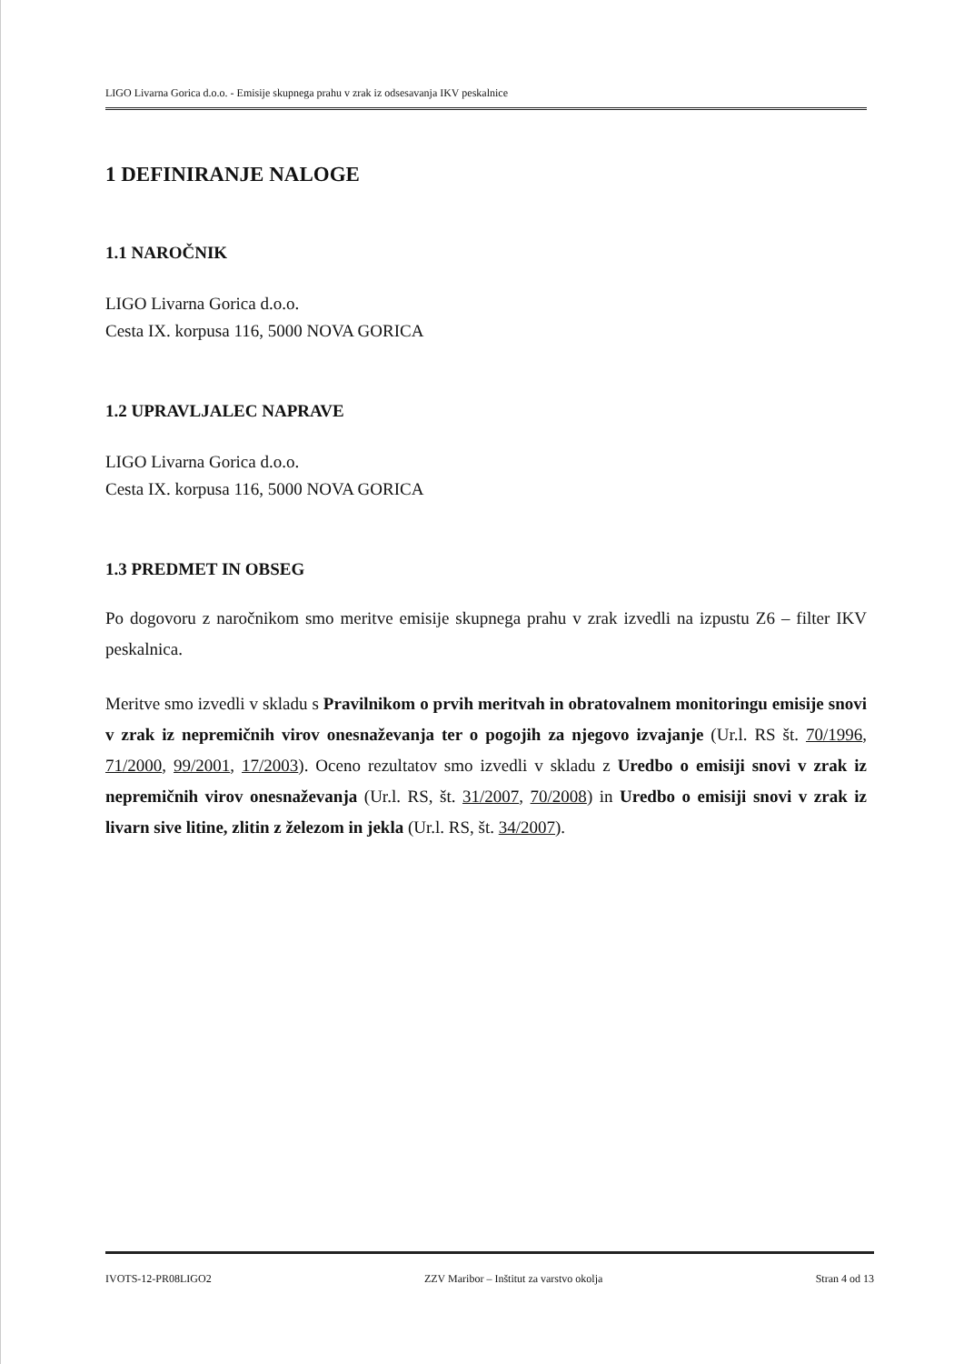LIGO Livarna Gorica d.o.o. - Emisije skupnega prahu v zrak iz odsesavanja IKV peskalnice
1 DEFINIRANJE NALOGE
1.1 NAROČNIK
LIGO Livarna Gorica d.o.o.
Cesta IX. korpusa 116, 5000 NOVA GORICA
1.2 UPRAVLJALEC NAPRAVE
LIGO Livarna Gorica d.o.o.
Cesta IX. korpusa 116, 5000 NOVA GORICA
1.3 PREDMET IN OBSEG
Po dogovoru z naročnikom smo meritve emisije skupnega prahu v zrak izvedli na izpustu Z6 – filter IKV peskalnica.
Meritve smo izvedli v skladu s Pravilnikom o prvih meritvah in obratovalnem monitoringu emisije snovi v zrak iz nepremičnih virov onesnaževanja ter o pogojih za njegovo izvajanje (Ur.l. RS št. 70/1996, 71/2000, 99/2001, 17/2003). Oceno rezultatov smo izvedli v skladu z Uredbo o emisiji snovi v zrak iz nepremičnih virov onesnaževanja (Ur.l. RS, št. 31/2007, 70/2008) in Uredbo o emisiji snovi v zrak iz livarn sive litine, zlitin z železom in jekla (Ur.l. RS, št. 34/2007).
IVOTS-12-PR08LIGO2 ZZV Maribor – Inštitut za varstvo okolja Stran 4 od 13